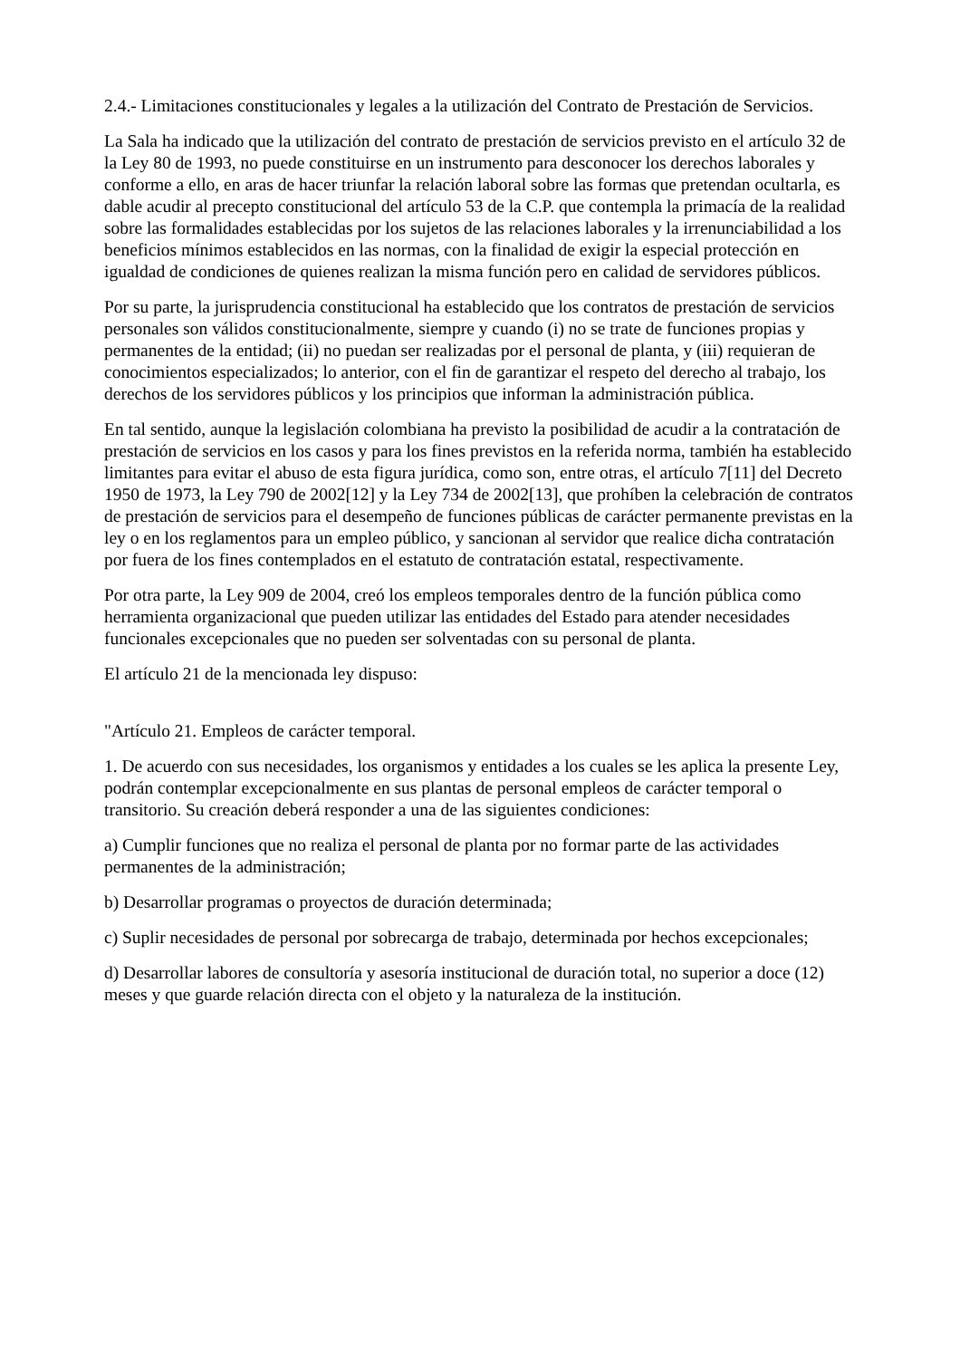2.4.- Limitaciones constitucionales y legales a la utilización del Contrato de Prestación de Servicios.
La Sala ha indicado que la utilización del contrato de prestación de servicios previsto en el artículo 32 de la Ley 80 de 1993, no puede constituirse en un instrumento para desconocer los derechos laborales y conforme a ello, en aras de hacer triunfar la relación laboral sobre las formas que pretendan ocultarla, es dable acudir al precepto constitucional del artículo 53 de la C.P. que contempla la primacía de la realidad sobre las formalidades establecidas por los sujetos de las relaciones laborales y la irrenunciabilidad a los beneficios mínimos establecidos en las normas, con la finalidad de exigir la especial protección en igualdad de condiciones de quienes realizan la misma función pero en calidad de servidores públicos.
Por su parte, la jurisprudencia constitucional ha establecido que los contratos de prestación de servicios personales son válidos constitucionalmente, siempre y cuando (i) no se trate de funciones propias y permanentes de la entidad; (ii) no puedan ser realizadas por el personal de planta, y (iii) requieran de conocimientos especializados; lo anterior, con el fin de garantizar el respeto del derecho al trabajo, los derechos de los servidores públicos y los principios que informan la administración pública.
En tal sentido, aunque la legislación colombiana ha previsto la posibilidad de acudir a la contratación de prestación de servicios en los casos y para los fines previstos en la referida norma, también ha establecido limitantes para evitar el abuso de esta figura jurídica, como son, entre otras, el artículo 7[11] del Decreto 1950 de 1973, la Ley 790 de 2002[12] y la Ley 734 de 2002[13], que prohíben la celebración de contratos de prestación de servicios para el desempeño de funciones públicas de carácter permanente previstas en la ley o en los reglamentos para un empleo público, y sancionan al servidor que realice dicha contratación por fuera de los fines contemplados en el estatuto de contratación estatal, respectivamente.
Por otra parte, la Ley 909 de 2004, creó los empleos temporales dentro de la función pública como herramienta organizacional que pueden utilizar las entidades del Estado para atender necesidades funcionales excepcionales que no pueden ser solventadas con su personal de planta.
El artículo 21 de la mencionada ley dispuso:
"Artículo 21. Empleos de carácter temporal.
1. De acuerdo con sus necesidades, los organismos y entidades a los cuales se les aplica la presente Ley, podrán contemplar excepcionalmente en sus plantas de personal empleos de carácter temporal o transitorio. Su creación deberá responder a una de las siguientes condiciones:
a) Cumplir funciones que no realiza el personal de planta por no formar parte de las actividades permanentes de la administración;
b) Desarrollar programas o proyectos de duración determinada;
c) Suplir necesidades de personal por sobrecarga de trabajo, determinada por hechos excepcionales;
d) Desarrollar labores de consultoría y asesoría institucional de duración total, no superior a doce (12) meses y que guarde relación directa con el objeto y la naturaleza de la institución.